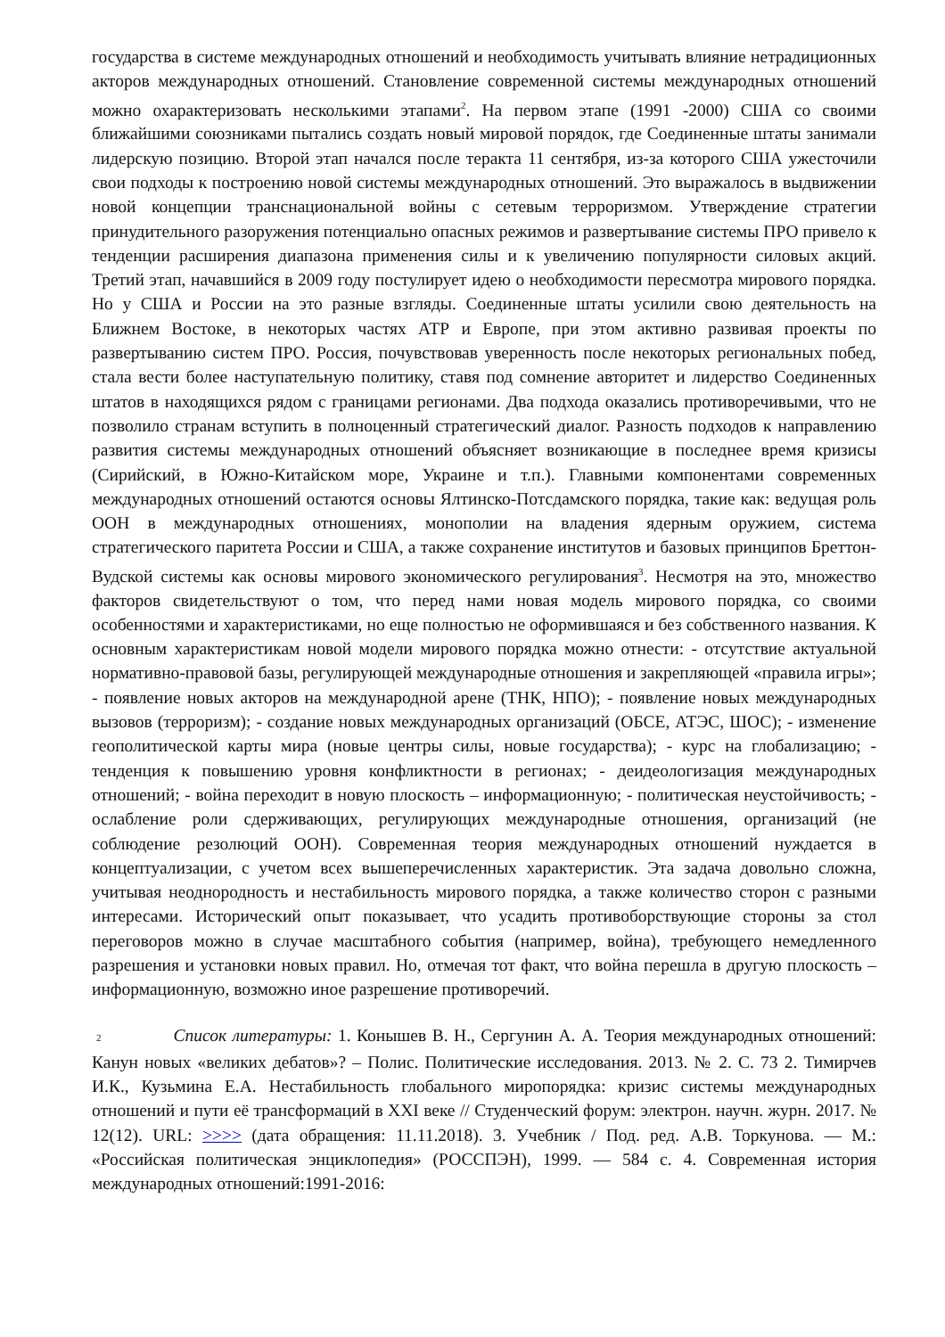государства в системе международных отношений и необходимость учитывать влияние нетрадиционных акторов международных отношений. Становление современной системы международных отношений можно охарактеризовать несколькими этапами<sup>2</sup>. На первом этапе (1991 -2000) США со своими ближайшими союзниками пытались создать новый мировой порядок, где Соединенные штаты занимали лидерскую позицию. Второй этап начался после теракта 11 сентября, из-за которого США ужесточили свои подходы к построению новой системы международных отношений. Это выражалось в выдвижении новой концепции транснациональной войны с сетевым терроризмом. Утверждение стратегии принудительного разоружения потенциально опасных режимов и развертывание системы ПРО привело к тенденции расширения диапазона применения силы и к увеличению популярности силовых акций. Третий этап, начавшийся в 2009 году постулирует идею о необходимости пересмотра мирового порядка. Но у США и России на это разные взгляды. Соединенные штаты усилили свою деятельность на Ближнем Востоке, в некоторых частях АТР и Европе, при этом активно развивая проекты по развертыванию систем ПРО. Россия, почувствовав уверенность после некоторых региональных побед, стала вести более наступательную политику, ставя под сомнение авторитет и лидерство Соединенных штатов в находящихся рядом с границами регионами. Два подхода оказались противоречивыми, что не позволило странам вступить в полноценный стратегический диалог. Разность подходов к направлению развития системы международных отношений объясняет возникающие в последнее время кризисы (Сирийский, в Южно-Китайском море, Украине и т.п.). Главными компонентами современных международных отношений остаются основы Ялтинско-Потсдамского порядка, такие как: ведущая роль ООН в международных отношениях, монополии на владения ядерным оружием, система стратегического паритета России и США, а также сохранение институтов и базовых принципов Бреттон-Вудской системы как основы мирового экономического регулирования<sup>3</sup>. Несмотря на это, множество факторов свидетельствуют о том, что перед нами новая модель мирового порядка, со своими особенностями и характеристиками, но еще полностью не оформившаяся и без собственного названия. К основным характеристикам новой модели мирового порядка можно отнести: - отсутствие актуальной нормативно-правовой базы, регулирующей международные отношения и закрепляющей «правила игры»; - появление новых акторов на международной арене (ТНК, НПО); - появление новых международных вызовов (терроризм); - создание новых международных организаций (ОБСЕ, АТЭС, ШОС); - изменение геополитической карты мира (новые центры силы, новые государства); - курс на глобализацию; - тенденция к повышению уровня конфликтности в регионах; - деидеологизация международных отношений; - война переходит в новую плоскость – информационную; - политическая неустойчивость; - ослабление роли сдерживающих, регулирующих международные отношения, организаций (не соблюдение резолюций ООН). Современная теория международных отношений нуждается в концептуализации, с учетом всех вышеперечисленных характеристик. Эта задача довольно сложна, учитывая неоднородность и нестабильность мирового порядка, а также количество сторон с разными интересами. Исторический опыт показывает, что усадить противоборствующие стороны за стол переговоров можно в случае масштабного события (например, война), требующего немедленного разрешения и установки новых правил. Но, отмечая тот факт, что война перешла в другую плоскость – информационную, возможно иное разрешение противоречий.
2 Список литературы: 1. Конышев В. Н., Сергунин А. А. Теория международных отношений: Канун новых «великих дебатов»? – Полис. Политические исследования. 2013. № 2. С. 73 2. Тимирчев И.К., Кузьмина Е.А. Нестабильность глобального миропорядка: кризис системы международных отношений и пути её трансформаций в XXI веке // Студенческий форум: электрон. научн. журн. 2017. № 12(12). URL: >>>> (дата обращения: 11.11.2018). 3. Учебник / Под. ред. А.В. Торкунова. — М.: «Российская политическая энциклопедия» (РОССПЭН), 1999. — 584 с. 4. Современная история международных отношений:1991-2016: